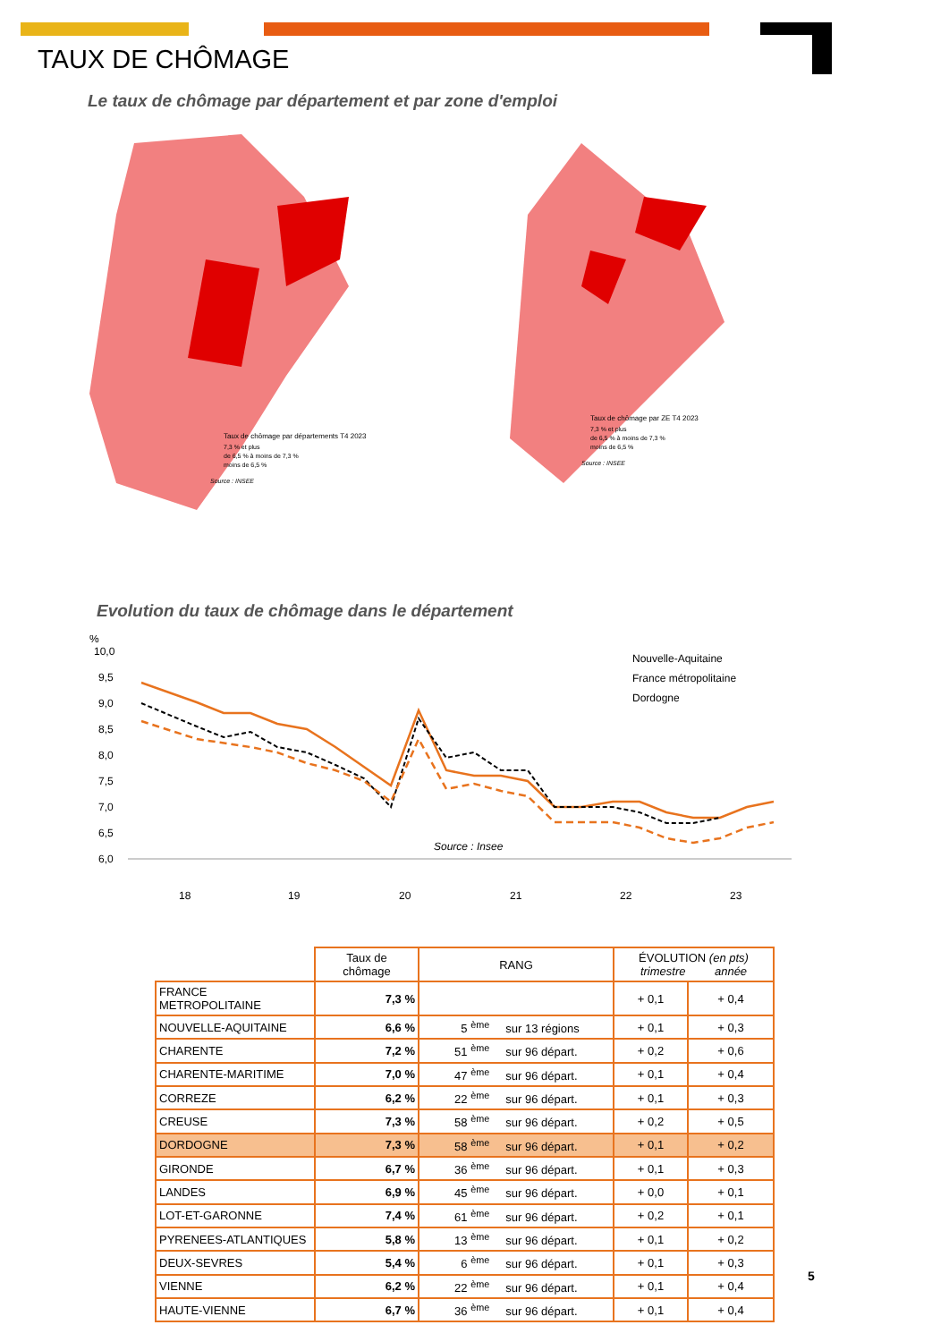TAUX DE CHÔMAGE
Le taux de chômage par département et par zone d'emploi
Taux de chômage par départements T4 2023
7,3 % et plus
de 6,5 % à moins de 7,3 %
moins de 6,5 %
Source : INSEE
Taux de chômage par ZE T4 2023
7,3 % et plus
de 6,5 % à moins de 7,3 %
moins de 6,5 %
Source : INSEE
Evolution du taux de chômage dans le département
%
10,0
9,5
9,0
8,5
8,0
7,5
7,0
6,5
6,0
Source : Insee
Nouvelle-Aquitaine
France métropolitaine
Dordogne
18
19
20
21
22
23
| | Taux de chômage | RANG | ÉVOLUTION (en pts) trimestre année | |
| --- | --- | --- | --- | --- |
| FRANCE METROPOLITAINE | 7,3 % | | + 0,1 | + 0,4 |
| NOUVELLE-AQUITAINE | 6,6 % | 5 <sup>ème</sup> sur 13 régions | + 0,1 | + 0,3 |
| CHARENTE | 7,2 % | 51 <sup>ème</sup> sur 96 départ. | + 0,2 | + 0,6 |
| CHARENTE-MARITIME | 7,0 % | 47 <sup>ème</sup> sur 96 départ. | + 0,1 | + 0,4 |
| CORREZE | 6,2 % | 22 <sup>ème</sup> sur 96 départ. | + 0,1 | + 0,3 |
| CREUSE | 7,3 % | 58 <sup>ème</sup> sur 96 départ. | + 0,2 | + 0,5 |
| DORDOGNE | 7,3 % | 58 <sup>ème</sup> sur 96 départ. | + 0,1 | + 0,2 |
| GIRONDE | 6,7 % | 36 <sup>ème</sup> sur 96 départ. | + 0,1 | + 0,3 |
| LANDES | 6,9 % | 45 <sup>ème</sup> sur 96 départ. | + 0,0 | + 0,1 |
| LOT-ET-GARONNE | 7,4 % | 61 <sup>ème</sup> sur 96 départ. | + 0,2 | + 0,1 |
| PYRENEES-ATLANTIQUES | 5,8 % | 13 <sup>ème</sup> sur 96 départ. | + 0,1 | + 0,2 |
| DEUX-SEVRES | 5,4 % | 6 <sup>ème</sup> sur 96 départ. | + 0,1 | + 0,3 |
| VIENNE | 6,2 % | 22 <sup>ème</sup> sur 96 départ. | + 0,1 | + 0,4 |
| HAUTE-VIENNE | 6,7 % | 36 <sup>ème</sup> sur 96 départ. | + 0,1 | + 0,4 |
5